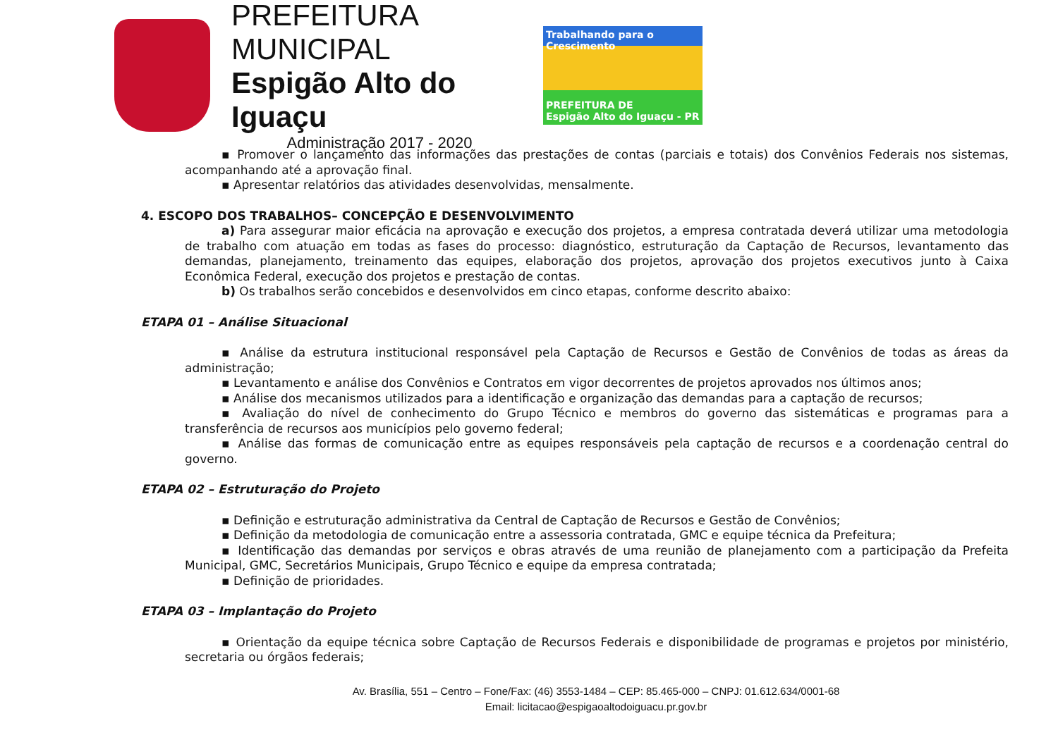PREFEITURA MUNICIPAL
Espigão Alto do Iguaçu
Administração 2017 - 2020
Trabalhando para o Crescimento
PREFEITURA DE
Espigão Alto do Iguaçu - PR
▪ Promover o lançamento das informações das prestações de contas (parciais e totais) dos Convênios Federais nos sistemas, acompanhando até a aprovação final.
▪ Apresentar relatórios das atividades desenvolvidas, mensalmente.
4. ESCOPO DOS TRABALHOS– CONCEPÇÃO E DESENVOLVIMENTO
a) Para assegurar maior eficácia na aprovação e execução dos projetos, a empresa contratada deverá utilizar uma metodologia de trabalho com atuação em todas as fases do processo: diagnóstico, estruturação da Captação de Recursos, levantamento das demandas, planejamento, treinamento das equipes, elaboração dos projetos, aprovação dos projetos executivos junto à Caixa Econômica Federal, execução dos projetos e prestação de contas.
b) Os trabalhos serão concebidos e desenvolvidos em cinco etapas, conforme descrito abaixo:
ETAPA 01 – Análise Situacional
▪ Análise da estrutura institucional responsável pela Captação de Recursos e Gestão de Convênios de todas as áreas da administração;
▪ Levantamento e análise dos Convênios e Contratos em vigor decorrentes de projetos aprovados nos últimos anos;
▪ Análise dos mecanismos utilizados para a identificação e organização das demandas para a captação de recursos;
▪ Avaliação do nível de conhecimento do Grupo Técnico e membros do governo das sistemáticas e programas para a transferência de recursos aos municípios pelo governo federal;
▪ Análise das formas de comunicação entre as equipes responsáveis pela captação de recursos e a coordenação central do governo.
ETAPA 02 – Estruturação do Projeto
▪ Definição e estruturação administrativa da Central de Captação de Recursos e Gestão de Convênios;
▪ Definição da metodologia de comunicação entre a assessoria contratada, GMC e equipe técnica da Prefeitura;
▪ Identificação das demandas por serviços e obras através de uma reunião de planejamento com a participação da Prefeita Municipal, GMC, Secretários Municipais, Grupo Técnico e equipe da empresa contratada;
▪ Definição de prioridades.
ETAPA 03 – Implantação do Projeto
▪ Orientação da equipe técnica sobre Captação de Recursos Federais e disponibilidade de programas e projetos por ministério, secretaria ou órgãos federais;
Av. Brasília, 551 – Centro – Fone/Fax: (46) 3553-1484 – CEP: 85.465-000 – CNPJ: 01.612.634/0001-68
Email: licitacao@espigaoaltodoiguacu.pr.gov.br